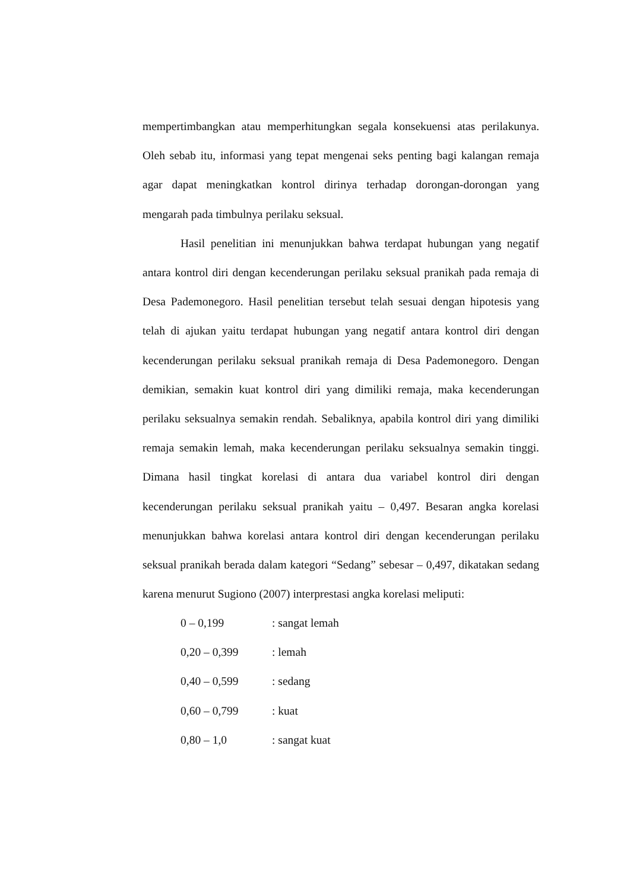mempertimbangkan atau memperhitungkan segala konsekuensi atas perilakunya. Oleh sebab itu, informasi yang tepat mengenai seks penting bagi kalangan remaja agar dapat meningkatkan kontrol dirinya terhadap dorongan-dorongan yang mengarah pada timbulnya perilaku seksual.
Hasil penelitian ini menunjukkan bahwa terdapat hubungan yang negatif antara kontrol diri dengan kecenderungan perilaku seksual pranikah pada remaja di Desa Pademonegoro. Hasil penelitian tersebut telah sesuai dengan hipotesis yang telah di ajukan yaitu terdapat hubungan yang negatif antara kontrol diri dengan kecenderungan perilaku seksual pranikah remaja di Desa Pademonegoro. Dengan demikian, semakin kuat kontrol diri yang dimiliki remaja, maka kecenderungan perilaku seksualnya semakin rendah. Sebaliknya, apabila kontrol diri yang dimiliki remaja semakin lemah, maka kecenderungan perilaku seksualnya semakin tinggi. Dimana hasil tingkat korelasi di antara dua variabel kontrol diri dengan kecenderungan perilaku seksual pranikah yaitu – 0,497. Besaran angka korelasi menunjukkan bahwa korelasi antara kontrol diri dengan kecenderungan perilaku seksual pranikah berada dalam kategori “Sedang” sebesar – 0,497, dikatakan sedang karena menurut Sugiono (2007) interprestasi angka korelasi meliputi:
| 0 – 0,199 | : sangat lemah |
| 0,20 – 0,399 | : lemah |
| 0,40 – 0,599 | : sedang |
| 0,60 – 0,799 | : kuat |
| 0,80 – 1,0 | : sangat kuat |